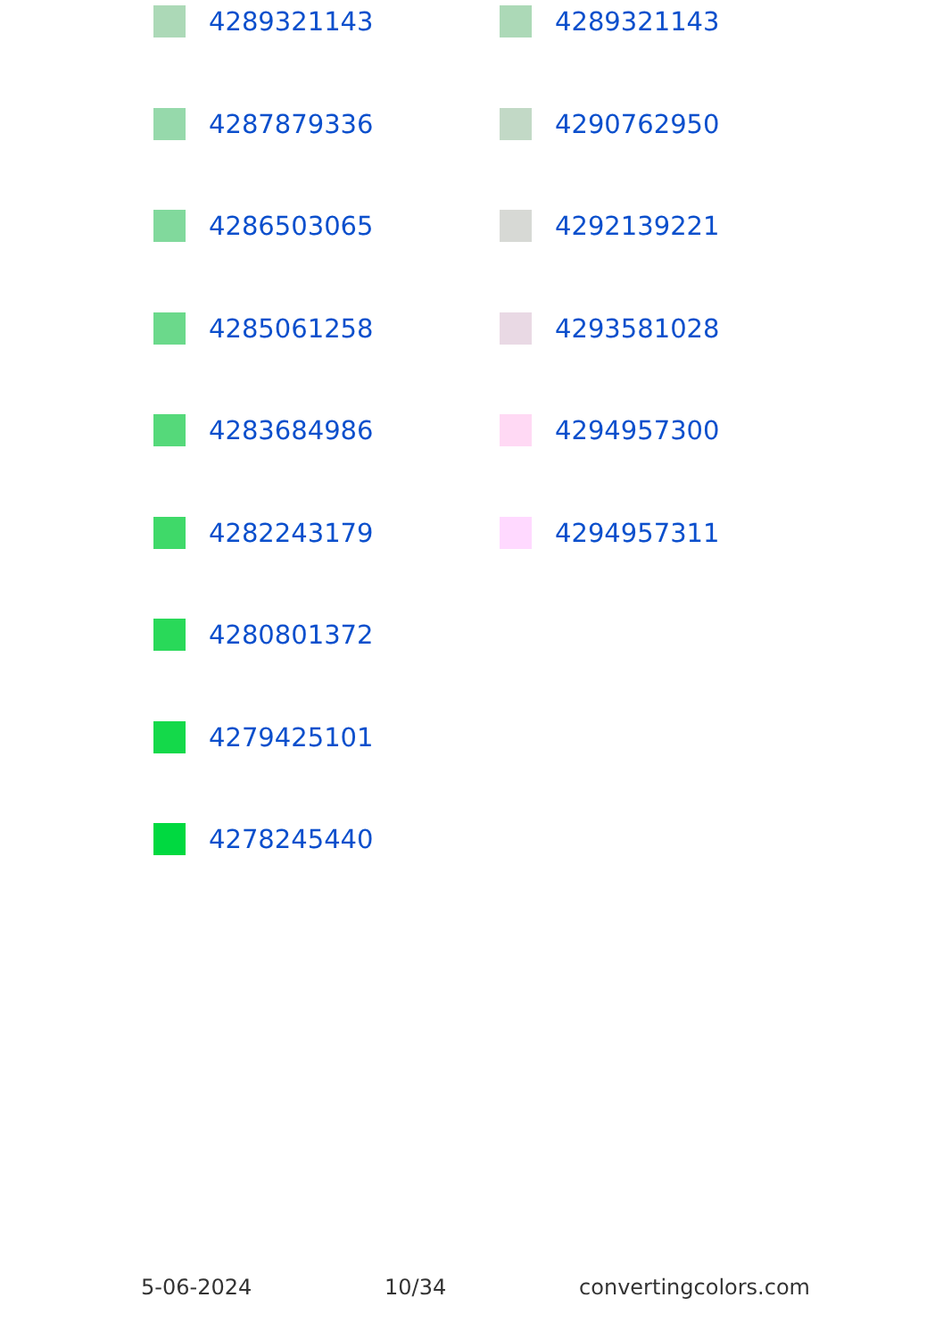4289321143
4287879336
4286503065
4285061258
4283684986
4282243179
4280801372
4279425101
4278245440
4289321143
4290762950
4292139221
4293581028
4294957300
4294957311
5-06-2024 10/34 convertingcolors.com